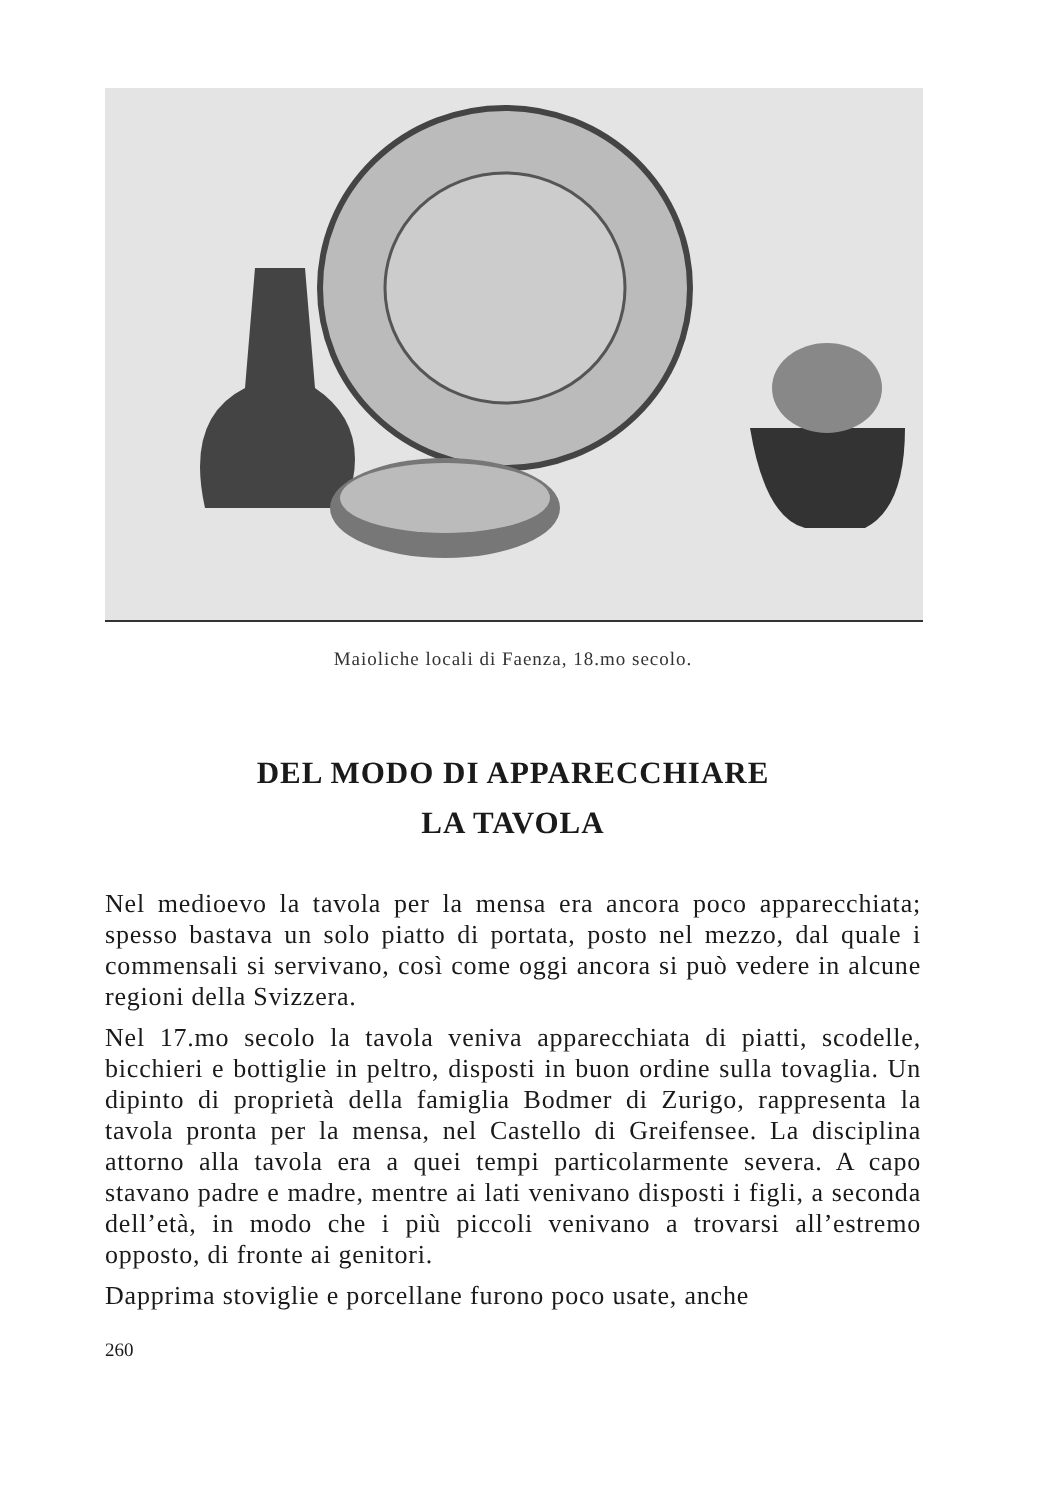Maioliche locali di Faenza, 18.mo secolo.
DEL MODO DI APPARECCHIARE
LA TAVOLA
Nel medioevo la tavola per la mensa era ancora poco apparecchiata; spesso bastava un solo piatto di portata, posto nel mezzo, dal quale i commensali si servivano, così come oggi ancora si può vedere in alcune regioni della Svizzera.
Nel 17.mo secolo la tavola veniva apparecchiata di piatti, scodelle, bicchieri e bottiglie in peltro, disposti in buon ordine sulla tovaglia. Un dipinto di proprietà della famiglia Bodmer di Zurigo, rappresenta la tavola pronta per la mensa, nel Castello di Greifensee. La disciplina attorno alla tavola era a quei tempi particolarmente severa. A capo stavano padre e madre, mentre ai lati venivano disposti i figli, a seconda dell’età, in modo che i più piccoli venivano a trovarsi all’estremo opposto, di fronte ai genitori.
Dapprima stoviglie e porcellane furono poco usate, anche
260